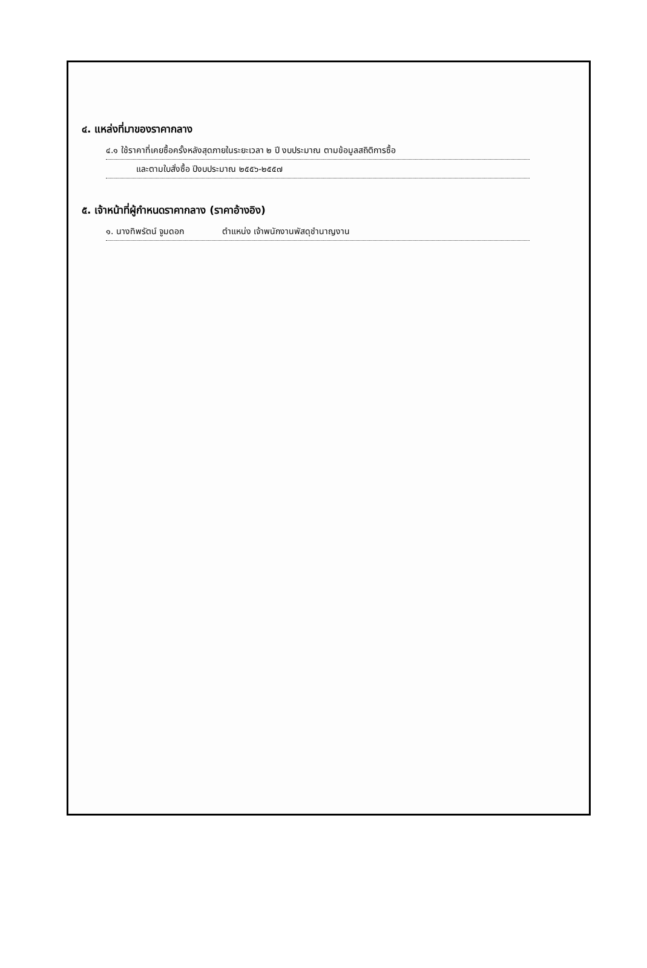๔. แหล่งที่มาของราคากลาง
๔.๑ ใช้ราคาที่เคยซื้อครั้งหลังสุดภายในระยะเวลา ๒ ปี งบประมาณ ตามข้อมูลสถิติการซื้อ
และตามใบสั่งซื้อ ปีงบประมาณ ๒๕๕๖-๒๕๕๗
๕. เจ้าหน้าที่ผู้กำหนดราคากลาง (ราคาอ้างอิง)
๑. นางทิพรัตน์ จูมดอก ตำแหน่ง เจ้าพนักงานพัสดุชำนาญงาน